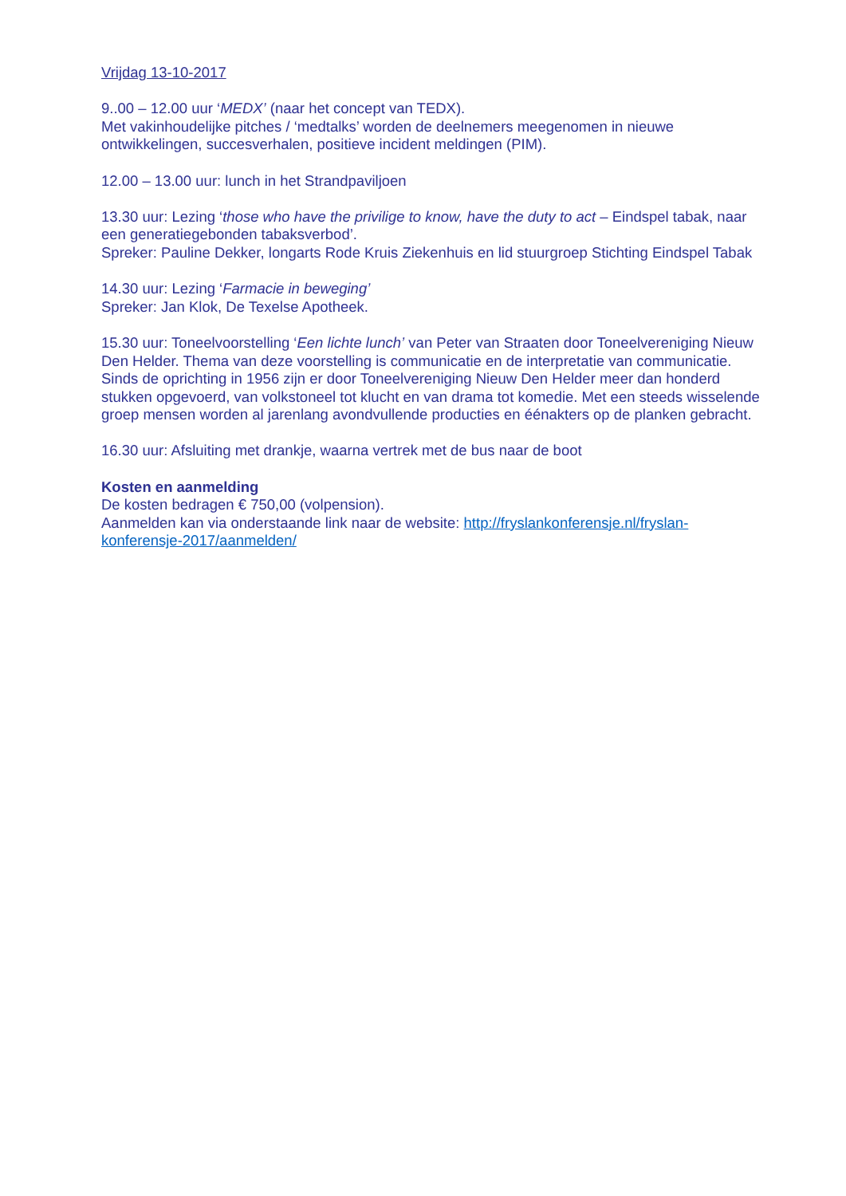Vrijdag 13-10-2017
9..00 – 12.00 uur ‘MEDX’ (naar het concept van TEDX).
Met vakinhoudelijke pitches / ‘medtalks’ worden de deelnemers meegenomen in nieuwe ontwikkelingen, succesverhalen, positieve incident meldingen (PIM).
12.00 – 13.00 uur: lunch in het Strandpaviljoen
13.30 uur: Lezing ‘those who have the privilige to know, have the duty to act – Eindspel tabak, naar een generatiegebonden tabaksverbod’.
Spreker: Pauline Dekker, longarts Rode Kruis Ziekenhuis en lid stuurgroep Stichting Eindspel Tabak
14.30 uur: Lezing ‘Farmacie in beweging’
Spreker: Jan Klok, De Texelse Apotheek.
15.30 uur: Toneelvoorstelling ‘Een lichte lunch’ van Peter van Straaten door Toneelvereniging Nieuw Den Helder. Thema van deze voorstelling is communicatie en de interpretatie van communicatie.
Sinds de oprichting in 1956 zijn er door Toneelvereniging Nieuw Den Helder meer dan honderd stukken opgevoerd, van volkstoneel tot klucht en van drama tot komedie. Met een steeds wisselende groep mensen worden al jarenlang avondvullende producties en éénakters op de planken gebracht.
16.30 uur: Afsluiting met drankje, waarna vertrek met de bus naar de boot
Kosten en aanmelding
De kosten bedragen € 750,00 (volpension).
Aanmelden kan via onderstaande link naar de website: http://fryslankonferensje.nl/fryslan-konferensje-2017/aanmelden/